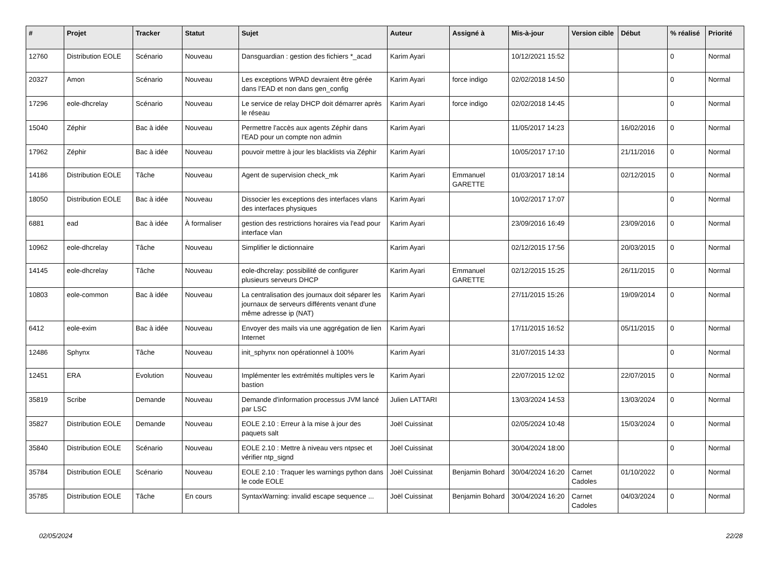| # | Projet | Tracker | Statut | Sujet | Auteur | Assigné à | Mis-à-jour | Version cible | Début | % réalisé | Priorité |
| --- | --- | --- | --- | --- | --- | --- | --- | --- | --- | --- | --- |
| 12760 | Distribution EOLE | Scénario | Nouveau | Dansguardian : gestion des fichiers *_acad | Karim Ayari | | 10/12/2021 15:52 | | | 0 | Normal |
| 20327 | Amon | Scénario | Nouveau | Les exceptions WPAD devraient être gérée dans l’EAD et non dans gen_config | Karim Ayari | force indigo | 02/02/2018 14:50 | | | 0 | Normal |
| 17296 | eole-dhcrelay | Scénario | Nouveau | Le service de relay DHCP doit démarrer après le réseau | Karim Ayari | force indigo | 02/02/2018 14:45 | | | 0 | Normal |
| 15040 | Zéphir | Bac à idée | Nouveau | Permettre l'accès aux agents Zéphir dans l'EAD pour un compte non admin | Karim Ayari | | 11/05/2017 14:23 | | 16/02/2016 | 0 | Normal |
| 17962 | Zéphir | Bac à idée | Nouveau | pouvoir mettre à jour les blacklists via Zéphir | Karim Ayari | | 10/05/2017 17:10 | | 21/11/2016 | 0 | Normal |
| 14186 | Distribution EOLE | Tâche | Nouveau | Agent de supervision check_mk | Karim Ayari | Emmanuel GARETTE | 01/03/2017 18:14 | | 02/12/2015 | 0 | Normal |
| 18050 | Distribution EOLE | Bac à idée | Nouveau | Dissocier les exceptions des interfaces vlans des interfaces physiques | Karim Ayari | | 10/02/2017 17:07 | | | 0 | Normal |
| 6881 | ead | Bac à idée | À formaliser | gestion des restrictions horaires via l'ead pour interface vlan | Karim Ayari | | 23/09/2016 16:49 | | 23/09/2016 | 0 | Normal |
| 10962 | eole-dhcrelay | Tâche | Nouveau | Simplifier le dictionnaire | Karim Ayari | | 02/12/2015 17:56 | | 20/03/2015 | 0 | Normal |
| 14145 | eole-dhcrelay | Tâche | Nouveau | eole-dhcrelay: possibilité de configurer plusieurs serveurs DHCP | Karim Ayari | Emmanuel GARETTE | 02/12/2015 15:25 | | 26/11/2015 | 0 | Normal |
| 10803 | eole-common | Bac à idée | Nouveau | La centralisation des journaux doit séparer les journaux de serveurs différents venant d'une même adresse ip (NAT) | Karim Ayari | | 27/11/2015 15:26 | | 19/09/2014 | 0 | Normal |
| 6412 | eole-exim | Bac à idée | Nouveau | Envoyer des mails via une aggrégation de lien Internet | Karim Ayari | | 17/11/2015 16:52 | | 05/11/2015 | 0 | Normal |
| 12486 | Sphynx | Tâche | Nouveau | init_sphynx non opérationnel à 100% | Karim Ayari | | 31/07/2015 14:33 | | | 0 | Normal |
| 12451 | ERA | Evolution | Nouveau | Implémenter les extrémités multiples vers le bastion | Karim Ayari | | 22/07/2015 12:02 | | 22/07/2015 | 0 | Normal |
| 35819 | Scribe | Demande | Nouveau | Demande d'information processus JVM lancé par LSC | Julien LATTARI | | 13/03/2024 14:53 | | 13/03/2024 | 0 | Normal |
| 35827 | Distribution EOLE | Demande | Nouveau | EOLE 2.10 : Erreur à la mise à jour des paquets salt | Joël Cuissinat | | 02/05/2024 10:48 | | 15/03/2024 | 0 | Normal |
| 35840 | Distribution EOLE | Scénario | Nouveau | EOLE 2.10 : Mettre à niveau vers ntpsec et vérifier ntp_signd | Joël Cuissinat | | 30/04/2024 18:00 | | | 0 | Normal |
| 35784 | Distribution EOLE | Scénario | Nouveau | EOLE 2.10 : Traquer les warnings python dans le code EOLE | Joël Cuissinat | Benjamin Bohard | 30/04/2024 16:20 | Carnet Cadoles | 01/10/2022 | 0 | Normal |
| 35785 | Distribution EOLE | Tâche | En cours | SyntaxWarning: invalid escape sequence ... | Joël Cuissinat | Benjamin Bohard | 30/04/2024 16:20 | Carnet Cadoles | 04/03/2024 | 0 | Normal |
02/05/2024 22/28